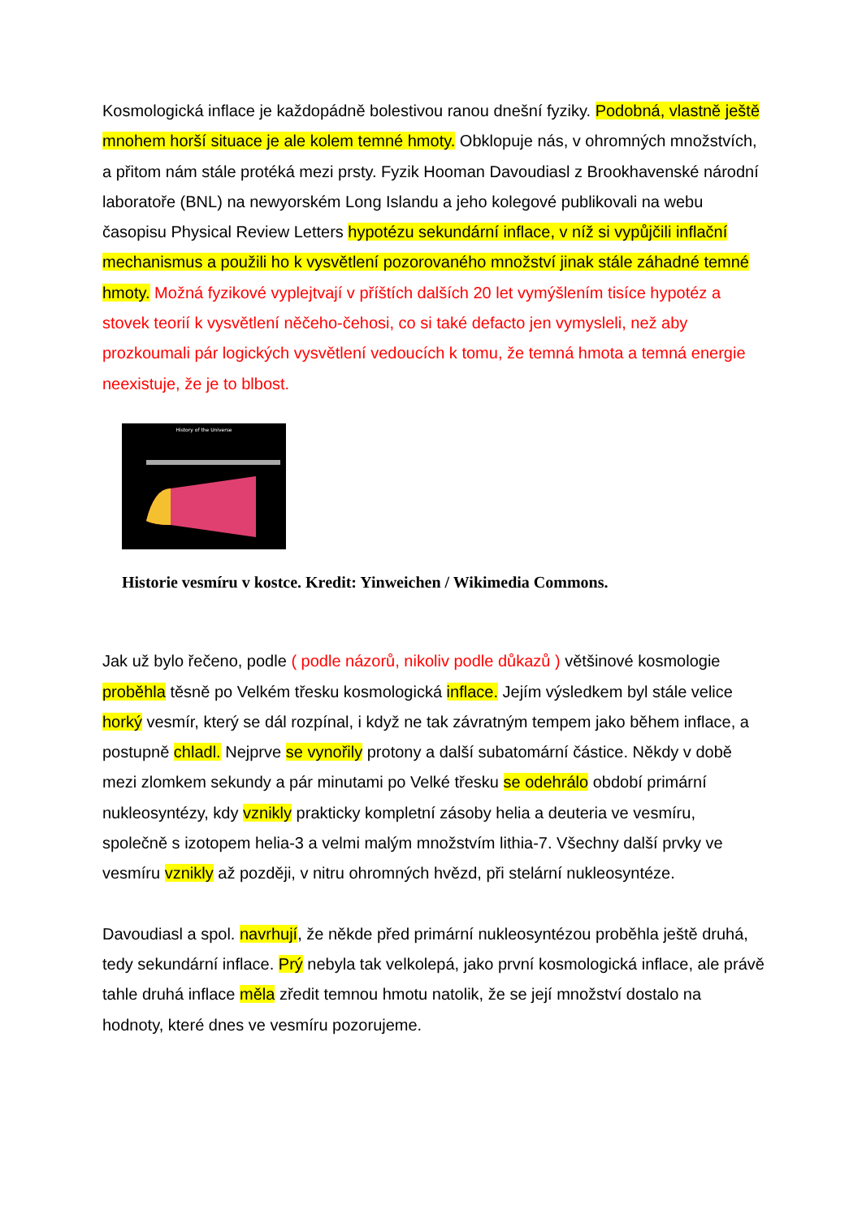Kosmologická inflace je každopádně bolestivou ranou dnešní fyziky. Podobná, vlastně ještě mnohem horší situace je ale kolem temné hmoty. Obklopuje nás, v ohromných množstvích, a přitom nám stále protéká mezi prsty. Fyzik Hooman Davoudiasl z Brookhavenské národní laboratoře (BNL) na newyorském Long Islandu a jeho kolegové publikovali na webu časopisu Physical Review Letters hypotézu sekundární inflace, v níž si vypůjčili inflační mechanismus a použili ho k vysvětlení pozorovaného množství jinak stále záhadné temné hmoty. Možná fyzikové vyplejtvají v příštích dalších 20 let vymýšlením tisíce hypotéz a stovek teorií k vysvětlení něčeho-čehosi, co si také defacto jen vymysleli, než aby prozkoumali pár logických vysvětlení vedoucích k tomu, že temná hmota a temná energie neexistuje, že je to blbost.
History of the Universe
Historie vesmíru v kostce. Kredit: Yinweichen / Wikimedia Commons.
Jak už bylo řečeno, podle ( podle názorů, nikoliv podle důkazů ) většinové kosmologie proběhla těsně po Velkém třesku kosmologická inflace. Jejím výsledkem byl stále velice horký vesmír, který se dál rozpínal, i když ne tak závratným tempem jako během inflace, a postupně chladl. Nejprve se vynořily protony a další subatomární částice. Někdy v době mezi zlomkem sekundy a pár minutami po Velké třesku se odehrálo období primární nukleosyntézy, kdy vznikly prakticky kompletní zásoby helia a deuteria ve vesmíru, společně s izotopem helia-3 a velmi malým množstvím lithia-7. Všechny další prvky ve vesmíru vznikly až později, v nitru ohromných hvězd, při stelární nukleosyntéze.
Davoudiasl a spol. navrhují, že někde před primární nukleosyntézou proběhla ještě druhá, tedy sekundární inflace. Prý nebyla tak velkolepá, jako první kosmologická inflace, ale právě tahle druhá inflace měla zředit temnou hmotu natolik, že se její množství dostalo na hodnoty, které dnes ve vesmíru pozorujeme.